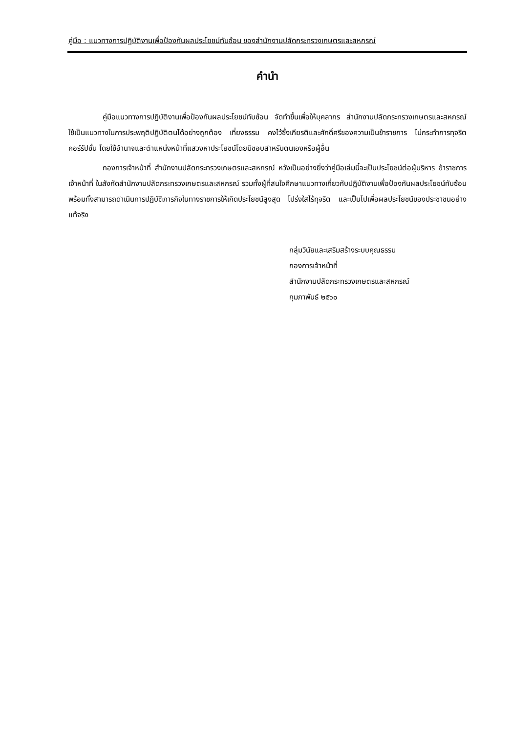คู่มือ : แนวทางการปฏิบัติงานเพื่อป้องกันผลประโยชน์ทับซ้อน ของสำนักงานปลัดกระทรวงเกษตรและสหกรณ์
คำนำ
คู่มือแนวทางการปฏิบัติงานเพื่อป้องกันผลประโยชน์ทับซ้อน จัดทำขึ้นเพื่อให้บุคลากร สำนักงานปลัดกระทรวงเกษตรและสหกรณ์ ใช้เป็นแนวทางในการประพฤติปฏิบัติตนได้อย่างถูกต้อง เที่ยงธรรม คงไว้ซึ่งเกียรติและศักดิ์ศรีของความเป็นข้าราชการ ไม่กระทำการทุจริตคอร์รัปชั่น โดยใช้อำนาจและตำแหน่งหน้าที่แสวงหาประโยชน์โดยมิชอบสำหรับตนเองหรือผู้อื่น
กองการเจ้าหน้าที่ สำนักงานปลัดกระทรวงเกษตรและสหกรณ์ หวังเป็นอย่างยิ่งว่าคู่มือเล่มนี้จะเป็นประโยชน์ต่อผู้บริหาร ข้าราชการ เจ้าหน้าที่ ในสังกัดสำนักงานปลัดกระทรวงเกษตรและสหกรณ์ รวมทั้งผู้ที่สนใจศึกษาแนวทางเกี่ยวกับปฏิบัติงานเพื่อป้องกันผลประโยชน์ทับซ้อน พร้อมทั้งสามารถดำเนินการปฏิบัติภารกิจในทางราชการให้เกิดประโยชน์สูงสุด โปร่งใสไร้ทุจริต และเป็นไปเพื่อผลประโยชน์ของประชาชนอย่างแท้จริง
กลุ่มวินัยและเสริมสร้างระบบคุณธรรม
กองการเจ้าหน้าที่
สำนักงานปลัดกระทรวงเกษตรและสหกรณ์
กุมภาพันธ์ ๒๕๖๐